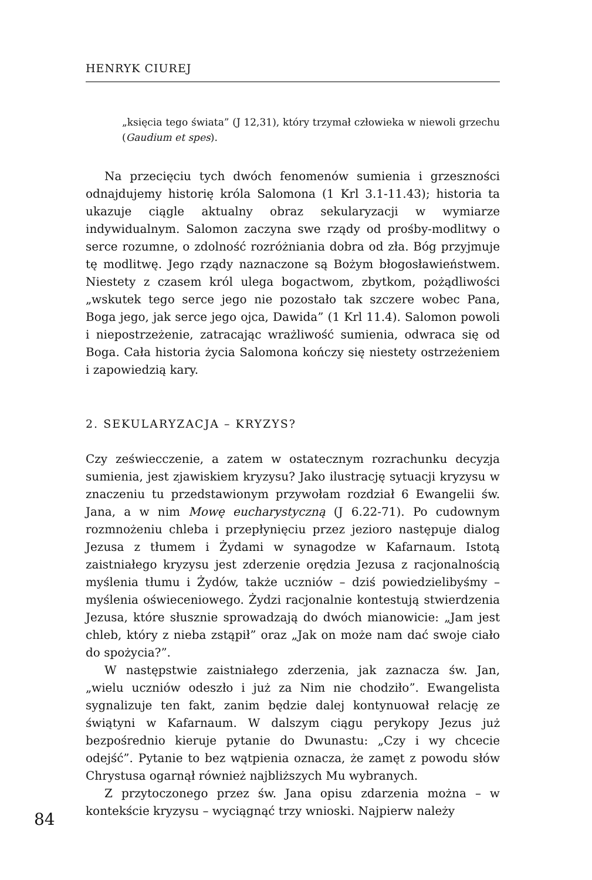HENRYK CIUREJ
„księcia tego świata” (J 12,31), który trzymał człowieka w niewoli grzechu (Gaudium et spes).
Na przecięciu tych dwóch fenomenów sumienia i grzeszności odnajdujemy historię króla Salomona (1 Krl 3.1-11.43); historia ta ukazuje ciągle aktualny obraz sekularyzacji w wymiarze indywidualnym. Salomon zaczyna swe rządy od prośby-modlitwy o serce rozumne, o zdolność rozróżniania dobra od zła. Bóg przyjmuje tę modlitwę. Jego rządy naznaczone są Bożym błogosławieństwem. Niestety z czasem król ulega bogactwom, zbytkom, pożądliwości „wskutek tego serce jego nie pozostało tak szczere wobec Pana, Boga jego, jak serce jego ojca, Dawida” (1 Krl 11.4). Salomon powoli i niepostrzeżenie, zatracając wrażliwość sumienia, odwraca się od Boga. Cała historia życia Salomona kończy się niestety ostrzeżeniem i zapowiedzią kary.
2. SEKULARYZACJA – KRYZYS?
Czy zeświecczenie, a zatem w ostatecznym rozrachunku decyzja sumienia, jest zjawiskiem kryzysu? Jako ilustrację sytuacji kryzysu w znaczeniu tu przedstawionym przywołam rozdział 6 Ewangelii św. Jana, a w nim Mowę eucharystyczną (J 6.22-71). Po cudownym rozmnożeniu chleba i przepłynięciu przez jezioro następuje dialog Jezusa z tłumem i Żydami w synagodze w Kafarnaum. Istotą zaistniałego kryzysu jest zderzenie orędzia Jezusa z racjonalnością myślenia tłumu i Żydów, także uczniów – dziś powiedzielibyśmy – myślenia oświeceniowego. Żydzi racjonalnie kontestują stwierdzenia Jezusa, które słusznie sprowadzają do dwóch mianowicie: „Jam jest chleb, który z nieba zstąpił” oraz „Jak on może nam dać swoje ciało do spożycia?”.
W następstwie zaistniałego zderzenia, jak zaznacza św. Jan, „wielu uczniów odeszło i już za Nim nie chodziło”. Ewangelista sygnalizuje ten fakt, zanim będzie dalej kontynuował relację ze świątyni w Kafarnaum. W dalszym ciągu perykopy Jezus już bezpośrednio kieruje pytanie do Dwunastu: „Czy i wy chcecie odejść”. Pytanie to bez wątpienia oznacza, że zamęt z powodu słów Chrystusa ogarnął również najbliższych Mu wybranych.
Z przytoczonego przez św. Jana opisu zdarzenia można – w kontekście kryzysu – wyciągnąć trzy wnioski. Najpierw należy
84